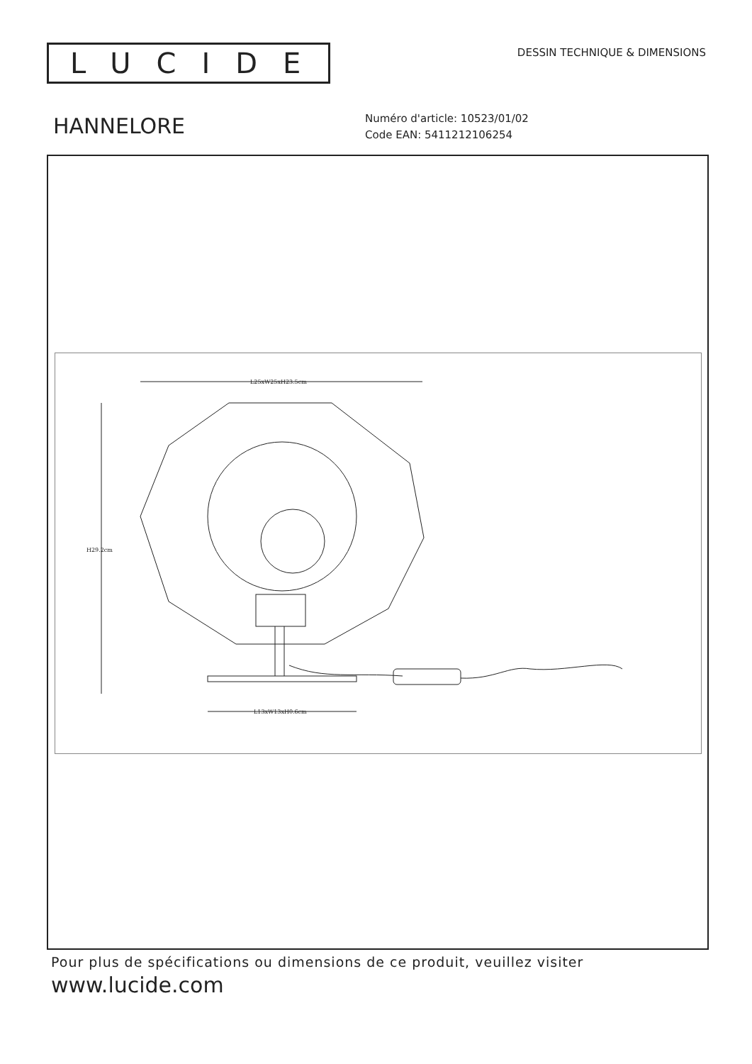LUCIDE
DESSIN TECHNIQUE & DIMENSIONS
HANNELORE
Numéro d'article: 10523/01/02
Code EAN: 5411212106254
L25xW25xH23.5cm
H29.2cm
L13xW13xH0.6cm
Pour plus de spécifications ou dimensions de ce produit, veuillez visiter
www.lucide.com